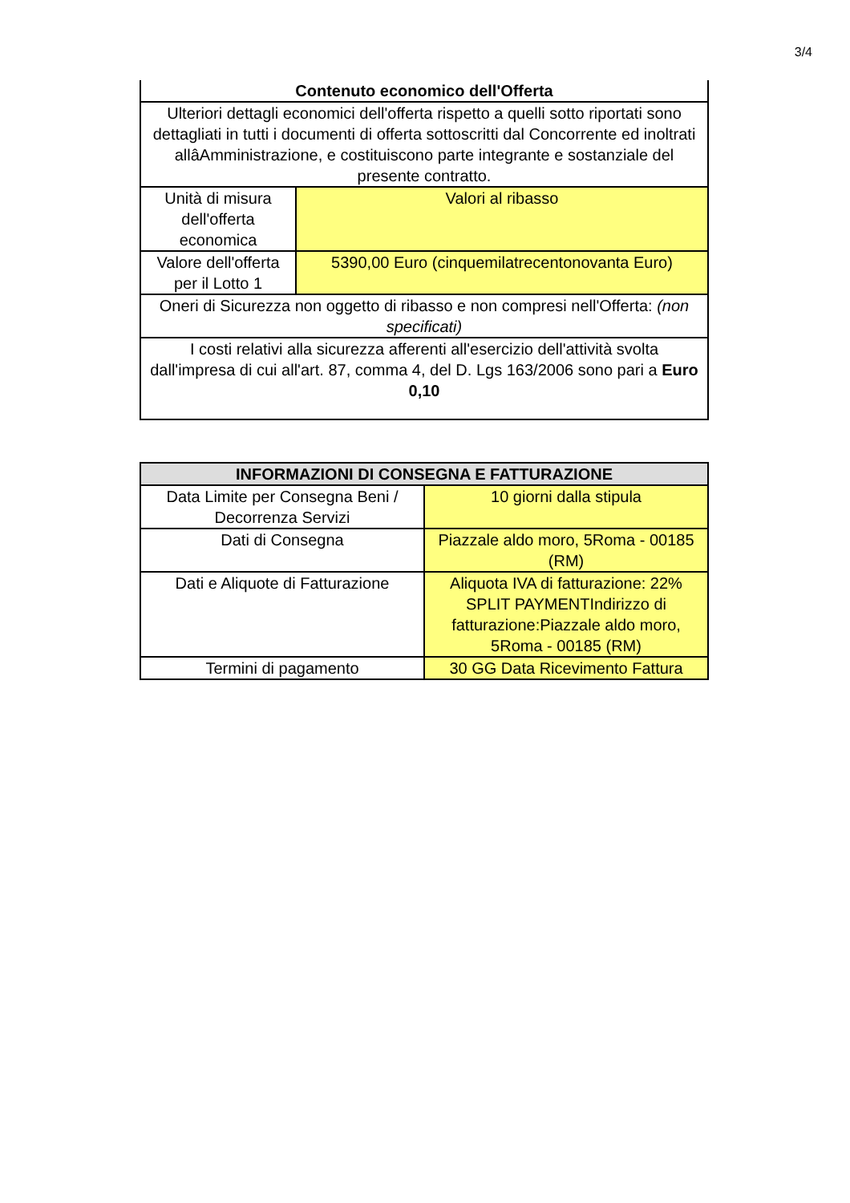3/4
| Contenuto economico dell'Offerta | |
| --- | --- |
| Ulteriori dettagli economici dell'offerta rispetto a quelli sotto riportati sono dettagliati in tutti i documenti di offerta sottoscritti dal Concorrente ed inoltrati allâAmministrazione, e costituiscono parte integrante e sostanziale del presente contratto. | |
| Unità di misura dell'offerta economica | Valori al ribasso |
| Valore dell'offerta per il Lotto 1 | 5390,00 Euro (cinquemilatrecentonovanta Euro) |
| Oneri di Sicurezza non oggetto di ribasso e non compresi nell'Offerta: (non specificati) | |
| I costi relativi alla sicurezza afferenti all'esercizio dell'attività svolta dall'impresa di cui all'art. 87, comma 4, del D. Lgs 163/2006 sono pari a Euro 0,10 | |
| INFORMAZIONI DI CONSEGNA E FATTURAZIONE | |
| --- | --- |
| Data Limite per Consegna Beni / Decorrenza Servizi | 10 giorni dalla stipula |
| Dati di Consegna | Piazzale aldo moro, 5Roma - 00185 (RM) |
| Dati e Aliquote di Fatturazione | Aliquota IVA di fatturazione: 22% SPLIT PAYMENTIndirizzo di fatturazione:Piazzale aldo moro, 5Roma - 00185 (RM) |
| Termini di pagamento | 30 GG Data Ricevimento Fattura |